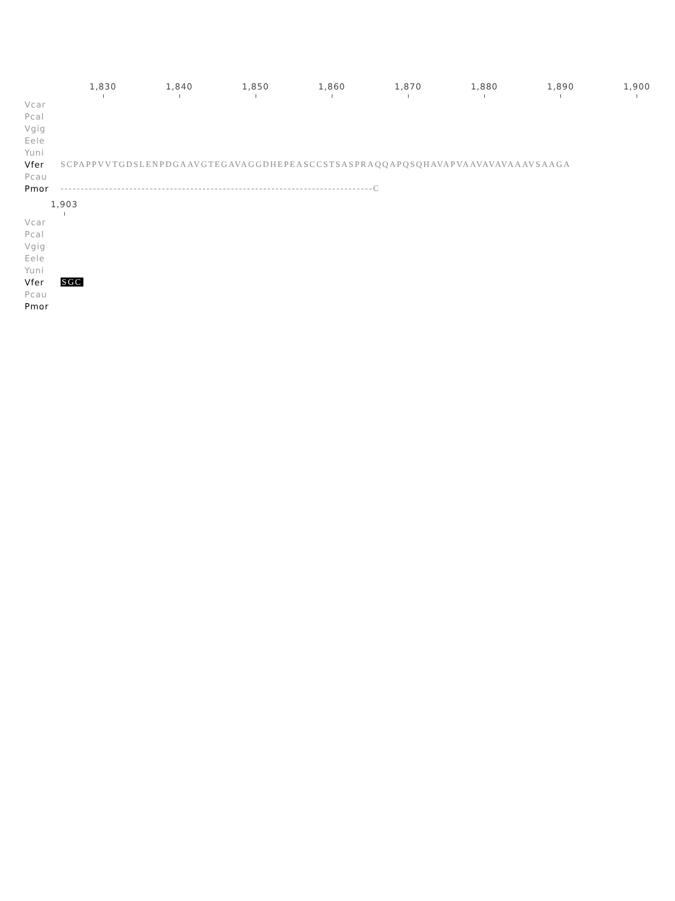1,830 1,840 1,850 1,860 1,870 1,880 1,890 1,900
| Vcar | |
| Pcal | |
| Vgig | |
| Eele | |
| Yuni | |
| Vfer | SCPAPPVVTGDSLENPDGAAVGTEGAVAGGDHEPEASCCSTSASPRAQQAPQSQHAVAPVAAVAVAVAAAVSAAGA |
| Pcau | |
| Pmor | -----------------------------------------------------------------------------C |
1,903
| Vcar | |
| Pcal | |
| Vgig | |
| Eele | |
| Yuni | |
| Vfer | SGC |
| Pcau | |
| Pmor | |